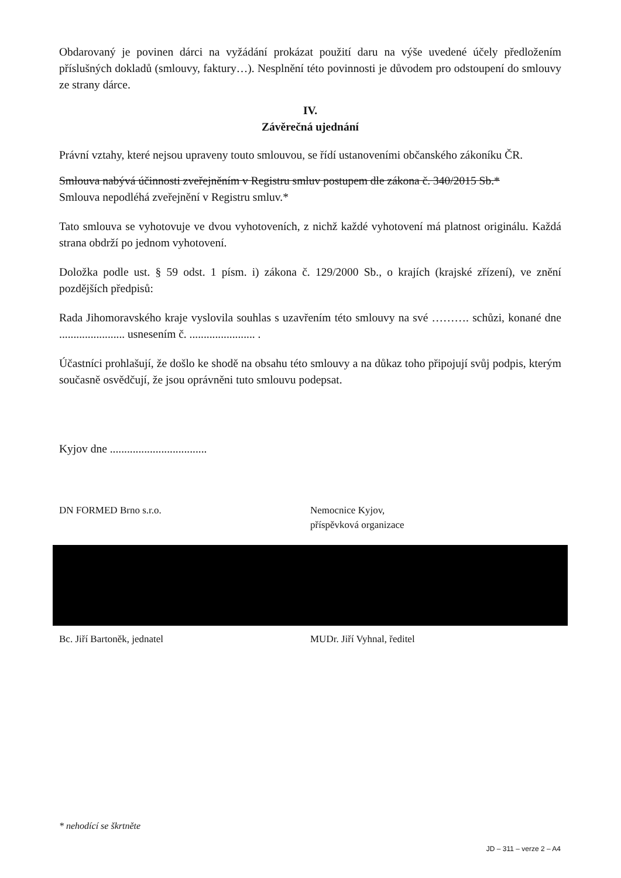Obdarovaný je povinen dárci na vyžádání prokázat použití daru na výše uvedené účely předložením příslušných dokladů (smlouvy, faktury…). Nesplnění této povinnosti je důvodem pro odstoupení do smlouvy ze strany dárce.
IV.
Závěrečná ujednání
Právní vztahy, které nejsou upraveny touto smlouvou, se řídí ustanoveními občanského zákoníku ČR.
Smlouva nabývá účinnosti zveřejněním v Registru smluv postupem dle zákona č. 340/2015 Sb.*
Smlouva nepodléhá zveřejnění v Registru smluv.*
Tato smlouva se vyhotovuje ve dvou vyhotoveních, z nichž každé vyhotovení má platnost originálu. Každá strana obdrží po jednom vyhotovení.
Doložka podle ust. § 59 odst. 1 písm. i) zákona č. 129/2000 Sb., o krajích (krajské zřízení), ve znění pozdějších předpisů:
Rada Jihomoravského kraje vyslovila souhlas s uzavřením této smlouvy na své ………. schůzi, konané dne ....................... usnesením č. ....................... .
Účastníci prohlašují, že došlo ke shodě na obsahu této smlouvy a na důkaz toho připojují svůj podpis, kterým současně osvědčují, že jsou oprávněni tuto smlouvu podepsat.
Kyjov dne ..................................
DN FORMED Brno s.r.o. Nemocnice Kyjov,
příspěvková organizace
Bc. Jiří Bartoněk, jednatel MUDr. Jiří Vyhnal, ředitel
* nehodící se škrtněte
JD – 311 – verze 2 – A4